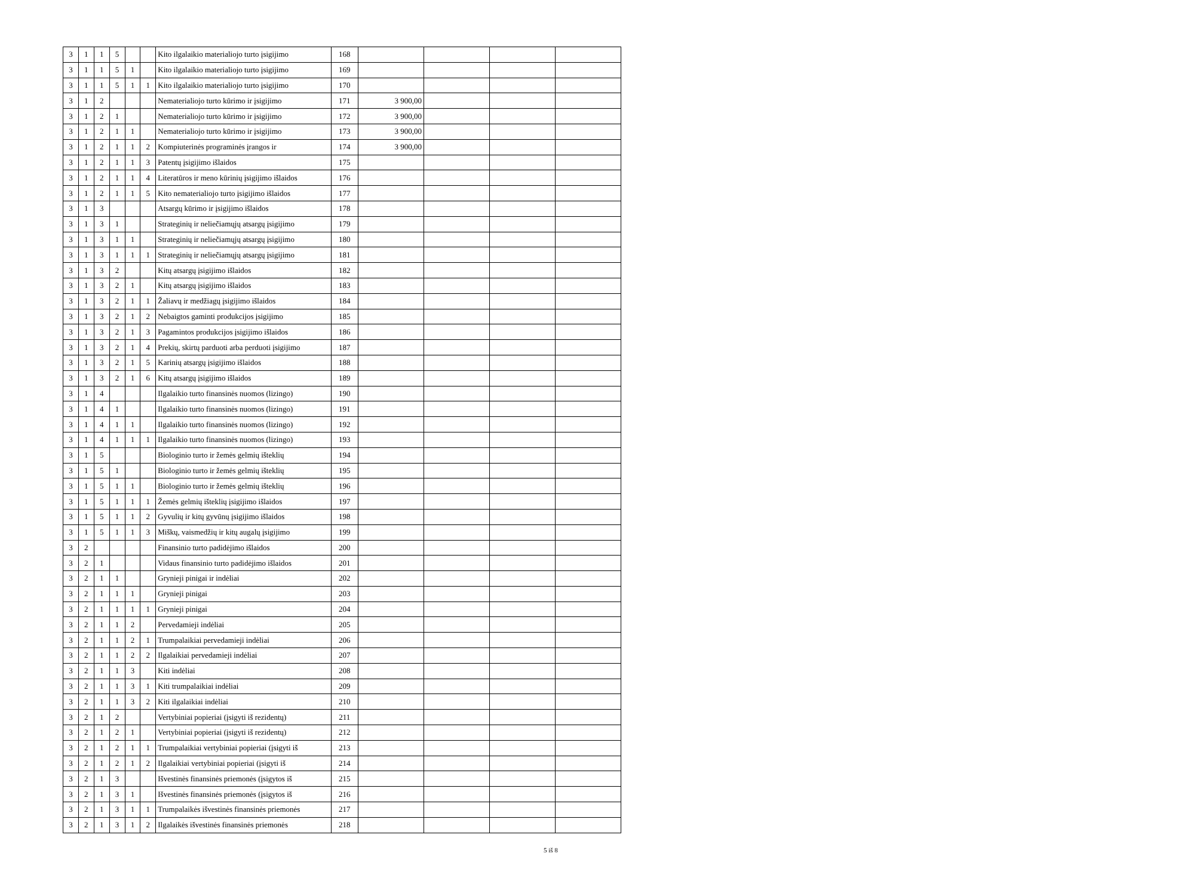| 3 | 1 | 1 | 5 | | | Kito ilgalaikio materialiojo turto įsigijimo | 168 | | | | |
| 3 | 1 | 1 | 5 | 1 | | Kito ilgalaikio materialiojo turto įsigijimo | 169 | | | | |
| 3 | 1 | 1 | 5 | 1 | 1 | Kito ilgalaikio materialiojo turto įsigijimo | 170 | | | | |
| 3 | 1 | 2 | | | | Nematerialiojo turto kūrimo ir įsigijimo | 171 | 3 900,00 | | | |
| 3 | 1 | 2 | 1 | | | Nematerialiojo turto kūrimo ir įsigijimo | 172 | 3 900,00 | | | |
| 3 | 1 | 2 | 1 | 1 | | Nematerialiojo turto kūrimo ir įsigijimo | 173 | 3 900,00 | | | |
| 3 | 1 | 2 | 1 | 1 | 2 | Kompiuterinės programinės įrangos ir | 174 | 3 900,00 | | | |
| 3 | 1 | 2 | 1 | 1 | 3 | Patentų įsigijimo išlaidos | 175 | | | | |
| 3 | 1 | 2 | 1 | 1 | 4 | Literatūros ir meno kūrinių įsigijimo išlaidos | 176 | | | | |
| 3 | 1 | 2 | 1 | 1 | 5 | Kito nematerialiojo turto įsigijimo išlaidos | 177 | | | | |
| 3 | 1 | 3 | | | | Atsargų kūrimo ir įsigijimo išlaidos | 178 | | | | |
| 3 | 1 | 3 | 1 | | | Strateginių ir neliečiamųjų atsargų įsigijimo | 179 | | | | |
| 3 | 1 | 3 | 1 | 1 | | Strateginių ir neliečiamųjų atsargų įsigijimo | 180 | | | | |
| 3 | 1 | 3 | 1 | 1 | 1 | Strateginių ir neliečiamųjų atsargų įsigijimo | 181 | | | | |
| 3 | 1 | 3 | 2 | | | Kitų atsargų įsigijimo išlaidos | 182 | | | | |
| 3 | 1 | 3 | 2 | 1 | | Kitų atsargų įsigijimo išlaidos | 183 | | | | |
| 3 | 1 | 3 | 2 | 1 | 1 | Žaliavų ir medžiagų įsigijimo išlaidos | 184 | | | | |
| 3 | 1 | 3 | 2 | 1 | 2 | Nebaigtos gaminti produkcijos įsigijimo | 185 | | | | |
| 3 | 1 | 3 | 2 | 1 | 3 | Pagamintos produkcijos įsigijimo išlaidos | 186 | | | | |
| 3 | 1 | 3 | 2 | 1 | 4 | Prekių, skirtų parduoti arba perduoti įsigijimo | 187 | | | | |
| 3 | 1 | 3 | 2 | 1 | 5 | Karinių atsargų įsigijimo išlaidos | 188 | | | | |
| 3 | 1 | 3 | 2 | 1 | 6 | Kitų atsargų įsigijimo išlaidos | 189 | | | | |
| 3 | 1 | 4 | | | | Ilgalaikio turto finansinės nuomos (lizingo) | 190 | | | | |
| 3 | 1 | 4 | 1 | | | Ilgalaikio turto finansinės nuomos (lizingo) | 191 | | | | |
| 3 | 1 | 4 | 1 | 1 | | Ilgalaikio turto finansinės nuomos (lizingo) | 192 | | | | |
| 3 | 1 | 4 | 1 | 1 | 1 | Ilgalaikio turto finansinės nuomos (lizingo) | 193 | | | | |
| 3 | 1 | 5 | | | | Biologinio turto ir žemės gelmių išteklių | 194 | | | | |
| 3 | 1 | 5 | 1 | | | Biologinio turto ir žemės gelmių išteklių | 195 | | | | |
| 3 | 1 | 5 | 1 | 1 | | Biologinio turto ir žemės gelmių išteklių | 196 | | | | |
| 3 | 1 | 5 | 1 | 1 | 1 | Žemės gelmių išteklių įsigijimo išlaidos | 197 | | | | |
| 3 | 1 | 5 | 1 | 1 | 2 | Gyvulių ir kitų gyvūnų įsigijimo išlaidos | 198 | | | | |
| 3 | 1 | 5 | 1 | 1 | 3 | Miškų, vaismedžių ir kitų augalų įsigijimo | 199 | | | | |
| 3 | 2 | | | | | Finansinio turto padidėjimo išlaidos | 200 | | | | |
| 3 | 2 | 1 | | | | Vidaus finansinio turto padidėjimo išlaidos | 201 | | | | |
| 3 | 2 | 1 | 1 | | | Grynieji pinigai ir indėliai | 202 | | | | |
| 3 | 2 | 1 | 1 | 1 | | Grynieji pinigai | 203 | | | | |
| 3 | 2 | 1 | 1 | 1 | 1 | Grynieji pinigai | 204 | | | | |
| 3 | 2 | 1 | 1 | 2 | | Pervedamieji indėliai | 205 | | | | |
| 3 | 2 | 1 | 1 | 2 | 1 | Trumpalaikiai pervedamieji indėliai | 206 | | | | |
| 3 | 2 | 1 | 1 | 2 | 2 | Ilgalaikiai pervedamieji indėliai | 207 | | | | |
| 3 | 2 | 1 | 1 | 3 | | Kiti indėliai | 208 | | | | |
| 3 | 2 | 1 | 1 | 3 | 1 | Kiti trumpalaikiai indėliai | 209 | | | | |
| 3 | 2 | 1 | 1 | 3 | 2 | Kiti ilgalaikiai indėliai | 210 | | | | |
| 3 | 2 | 1 | 2 | | | Vertybiniai popieriai (įsigyti iš rezidentų) | 211 | | | | |
| 3 | 2 | 1 | 2 | 1 | | Vertybiniai popieriai (įsigyti iš rezidentų) | 212 | | | | |
| 3 | 2 | 1 | 2 | 1 | 1 | Trumpalaikiai vertybiniai popieriai (įsigyti iš | 213 | | | | |
| 3 | 2 | 1 | 2 | 1 | 2 | Ilgalaikiai vertybiniai popieriai (įsigyti iš | 214 | | | | |
| 3 | 2 | 1 | 3 | | | Išvestinės finansinės priemonės (įsigytos iš | 215 | | | | |
| 3 | 2 | 1 | 3 | 1 | | Išvestinės finansinės priemonės (įsigytos iš | 216 | | | | |
| 3 | 2 | 1 | 3 | 1 | 1 | Trumpalaikės išvestinės finansinės priemonės | 217 | | | | |
| 3 | 2 | 1 | 3 | 1 | 2 | Ilgalaikės išvestinės finansinės priemonės | 218 | | | | |
5 iš 8